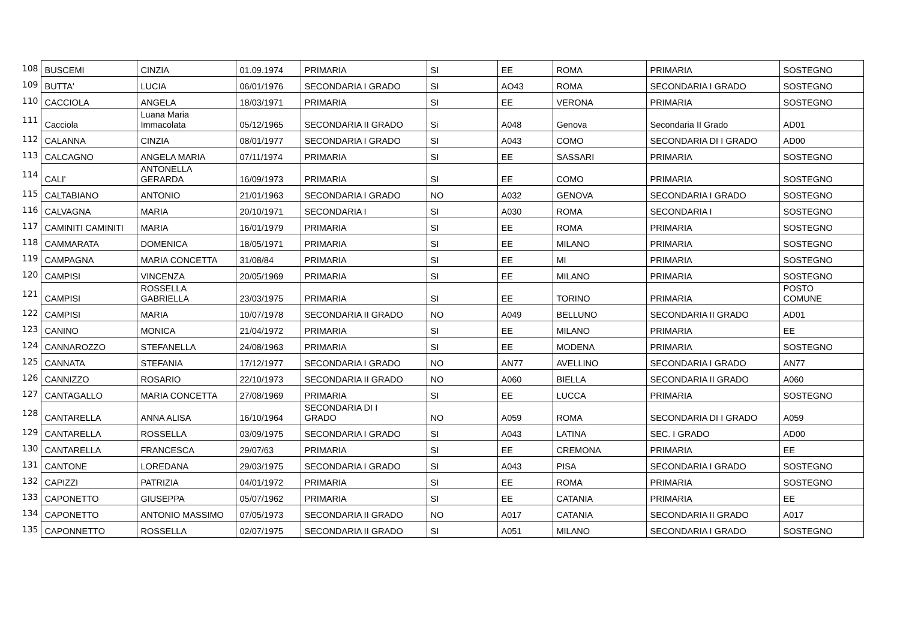| 108 | BUSCEMI | CINZIA | 01.09.1974 | PRIMARIA | SI | EE | ROMA | PRIMARIA | SOSTEGNO |
| 109 | BUTTA' | LUCIA | 06/01/1976 | SECONDARIA I GRADO | SI | AO43 | ROMA | SECONDARIA I GRADO | SOSTEGNO |
| 110 | CACCIOLA | ANGELA | 18/03/1971 | PRIMARIA | SI | EE | VERONA | PRIMARIA | SOSTEGNO |
| 111 | Cacciola | Luana Maria Immacolata | 05/12/1965 | SECONDARIA II GRADO | Si | A048 | Genova | Secondaria II Grado | AD01 |
| 112 | CALANNA | CINZIA | 08/01/1977 | SECONDARIA I GRADO | SI | A043 | COMO | SECONDARIA DI I GRADO | AD00 |
| 113 | CALCAGNO | ANGELA MARIA | 07/11/1974 | PRIMARIA | SI | EE | SASSARI | PRIMARIA | SOSTEGNO |
| 114 | CALI' | ANTONELLA GERARDA | 16/09/1973 | PRIMARIA | SI | EE | COMO | PRIMARIA | SOSTEGNO |
| 115 | CALTABIANO | ANTONIO | 21/01/1963 | SECONDARIA I GRADO | NO | A032 | GENOVA | SECONDARIA I GRADO | SOSTEGNO |
| 116 | CALVAGNA | MARIA | 20/10/1971 | SECONDARIA I | SI | A030 | ROMA | SECONDARIA I | SOSTEGNO |
| 117 | CAMINITI CAMINITI | MARIA | 16/01/1979 | PRIMARIA | SI | EE | ROMA | PRIMARIA | SOSTEGNO |
| 118 | CAMMARATA | DOMENICA | 18/05/1971 | PRIMARIA | SI | EE | MILANO | PRIMARIA | SOSTEGNO |
| 119 | CAMPAGNA | MARIA CONCETTA | 31/08/84 | PRIMARIA | SI | EE | MI | PRIMARIA | SOSTEGNO |
| 120 | CAMPISI | VINCENZA | 20/05/1969 | PRIMARIA | SI | EE | MILANO | PRIMARIA | SOSTEGNO |
| 121 | CAMPISI | ROSSELLA GABRIELLA | 23/03/1975 | PRIMARIA | SI | EE | TORINO | PRIMARIA | POSTO COMUNE |
| 122 | CAMPISI | MARIA | 10/07/1978 | SECONDARIA II GRADO | NO | A049 | BELLUNO | SECONDARIA II GRADO | AD01 |
| 123 | CANINO | MONICA | 21/04/1972 | PRIMARIA | SI | EE | MILANO | PRIMARIA | EE |
| 124 | CANNAROZZO | STEFANELLA | 24/08/1963 | PRIMARIA | SI | EE | MODENA | PRIMARIA | SOSTEGNO |
| 125 | CANNATA | STEFANIA | 17/12/1977 | SECONDARIA I GRADO | NO | AN77 | AVELLINO | SECONDARIA I GRADO | AN77 |
| 126 | CANNIZZO | ROSARIO | 22/10/1973 | SECONDARIA II GRADO | NO | A060 | BIELLA | SECONDARIA II GRADO | A060 |
| 127 | CANTAGALLO | MARIA CONCETTA | 27/08/1969 | PRIMARIA | SI | EE | LUCCA | PRIMARIA | SOSTEGNO |
| 128 | CANTARELLA | ANNA ALISA | 16/10/1964 | SECONDARIA DI I GRADO | NO | A059 | ROMA | SECONDARIA DI I GRADO | A059 |
| 129 | CANTARELLA | ROSSELLA | 03/09/1975 | SECONDARIA I GRADO | SI | A043 | LATINA | SEC. I GRADO | AD00 |
| 130 | CANTARELLA | FRANCESCA | 29/07/63 | PRIMARIA | SI | EE | CREMONA | PRIMARIA | EE |
| 131 | CANTONE | LOREDANA | 29/03/1975 | SECONDARIA I GRADO | SI | A043 | PISA | SECONDARIA I GRADO | SOSTEGNO |
| 132 | CAPIZZI | PATRIZIA | 04/01/1972 | PRIMARIA | SI | EE | ROMA | PRIMARIA | SOSTEGNO |
| 133 | CAPONETTO | GIUSEPPA | 05/07/1962 | PRIMARIA | SI | EE | CATANIA | PRIMARIA | EE |
| 134 | CAPONETTO | ANTONIO MASSIMO | 07/05/1973 | SECONDARIA II GRADO | NO | A017 | CATANIA | SECONDARIA II GRADO | A017 |
| 135 | CAPONNETTO | ROSSELLA | 02/07/1975 | SECONDARIA II GRADO | SI | A051 | MILANO | SECONDARIA I GRADO | SOSTEGNO |